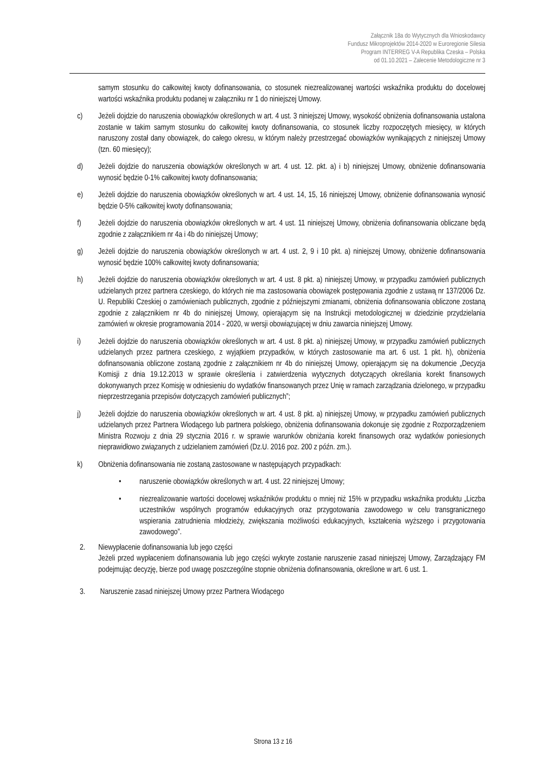Załącznik 18a do Wytycznych dla Wnioskodawcy
Fundusz Mikroprojektów 2014-2020 w Euroregionie Silesia
Program INTERREG V-A Republika Czeska – Polska
od 01.10.2021 – Zalecenie Metodologiczne nr 3
samym stosunku do całkowitej kwoty dofinansowania, co stosunek niezrealizowanej wartości wskaźnika produktu do docelowej wartości wskaźnika produktu podanej w załączniku nr 1 do niniejszej Umowy.
c) Jeżeli dojdzie do naruszenia obowiązków określonych w art. 4 ust. 3 niniejszej Umowy, wysokość obniżenia dofinansowania ustalona zostanie w takim samym stosunku do całkowitej kwoty dofinansowania, co stosunek liczby rozpoczętych miesięcy, w których naruszony został dany obowiązek, do całego okresu, w którym należy przestrzegać obowiązków wynikających z niniejszej Umowy (tzn. 60 miesięcy);
d) Jeżeli dojdzie do naruszenia obowiązków określonych w art. 4 ust. 12. pkt. a) i b) niniejszej Umowy, obniżenie dofinansowania wynosić będzie 0-1% całkowitej kwoty dofinansowania;
e) Jeżeli dojdzie do naruszenia obowiązków określonych w art. 4 ust. 14, 15, 16 niniejszej Umowy, obniżenie dofinansowania wynosić będzie 0-5% całkowitej kwoty dofinansowania;
f) Jeżeli dojdzie do naruszenia obowiązków określonych w art. 4 ust. 11 niniejszej Umowy, obniżenia dofinansowania obliczane będą zgodnie z załącznikiem nr 4a i 4b do niniejszej Umowy;
g) Jeżeli dojdzie do naruszenia obowiązków określonych w art. 4 ust. 2, 9 i 10 pkt. a) niniejszej Umowy, obniżenie dofinansowania wynosić będzie 100% całkowitej kwoty dofinansowania;
h) Jeżeli dojdzie do naruszenia obowiązków określonych w art. 4 ust. 8 pkt. a) niniejszej Umowy, w przypadku zamówień publicznych udzielanych przez partnera czeskiego, do których nie ma zastosowania obowiązek postępowania zgodnie z ustawą nr 137/2006 Dz. U. Republiki Czeskiej o zamówieniach publicznych, zgodnie z późniejszymi zmianami, obniżenia dofinansowania obliczone zostaną zgodnie z załącznikiem nr 4b do niniejszej Umowy, opierającym się na Instrukcji metodologicznej w dziedzinie przydzielania zamówień w okresie programowania 2014 - 2020, w wersji obowiązującej w dniu zawarcia niniejszej Umowy.
i) Jeżeli dojdzie do naruszenia obowiązków określonych w art. 4 ust. 8 pkt. a) niniejszej Umowy, w przypadku zamówień publicznych udzielanych przez partnera czeskiego, z wyjątkiem przypadków, w których zastosowanie ma art. 6 ust. 1 pkt. h), obniżenia dofinansowania obliczone zostaną zgodnie z załącznikiem nr 4b do niniejszej Umowy, opierającym się na dokumencie „Decyzja Komisji z dnia 19.12.2013 w sprawie określenia i zatwierdzenia wytycznych dotyczących określania korekt finansowych dokonywanych przez Komisję w odniesieniu do wydatków finansowanych przez Unię w ramach zarządzania dzielonego, w przypadku nieprzestrzegania przepisów dotyczących zamówień publicznych”;
j) Jeżeli dojdzie do naruszenia obowiązków określonych w art. 4 ust. 8 pkt. a) niniejszej Umowy, w przypadku zamówień publicznych udzielanych przez Partnera Wiodącego lub partnera polskiego, obniżenia dofinansowania dokonuje się zgodnie z Rozporządzeniem Ministra Rozwoju z dnia 29 stycznia 2016 r. w sprawie warunków obniżania korekt finansowych oraz wydatków poniesionych nieprawidłowo związanych z udzielaniem zamówień (Dz.U. 2016 poz. 200 z późn. zm.).
k) Obniżenia dofinansowania nie zostaną zastosowane w następujących przypadkach:
• naruszenie obowiązków określonych w art. 4 ust. 22 niniejszej Umowy;
• niezrealizowanie wartości docelowej wskaźników produktu o mniej niż 15% w przypadku wskaźnika produktu „Liczba uczestników wspólnych programów edukacyjnych oraz przygotowania zawodowego w celu transgranicznego wspierania zatrudnienia młodzieży, zwiększania możliwości edukacyjnych, kształcenia wyższego i przygotowania zawodowego”.
2. Niewypłacenie dofinansowania lub jego części
Jeżeli przed wypłaceniem dofinansowania lub jego części wykryte zostanie naruszenie zasad niniejszej Umowy, Zarządzający FM podejmując decyzję, bierze pod uwagę poszczególne stopnie obniżenia dofinansowania, określone w art. 6 ust. 1.
3. Naruszenie zasad niniejszej Umowy przez Partnera Wiodącego
Strona 13 z 16